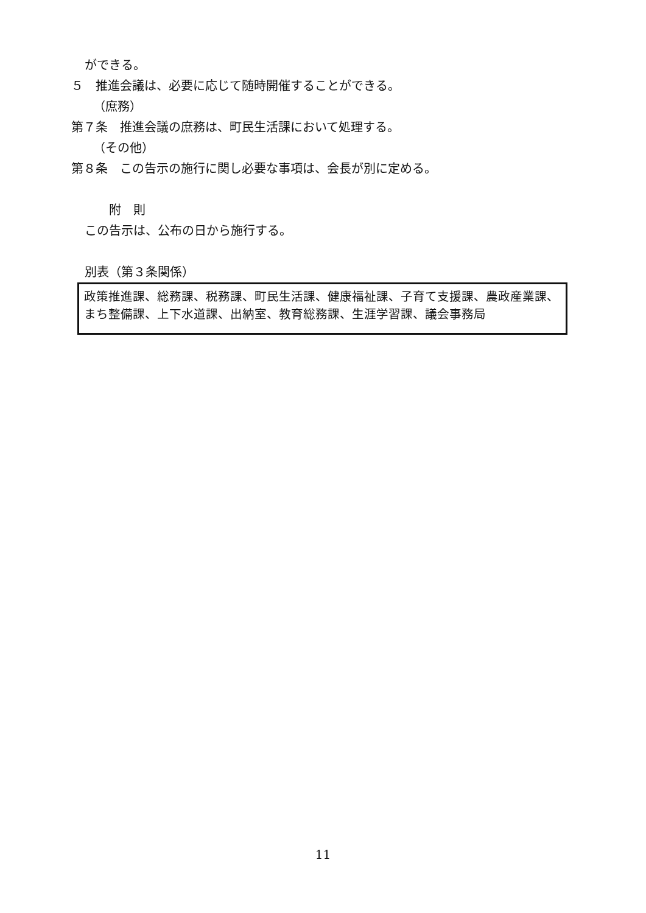ができる。
５　推進会議は、必要に応じて随時開催することができる。
（庶務）
第７条　推進会議の庶務は、町民生活課において処理する。
（その他）
第８条　この告示の施行に関し必要な事項は、会長が別に定める。
附　則
この告示は、公布の日から施行する。
別表（第３条関係）
政策推進課、総務課、税務課、町民生活課、健康福祉課、子育て支援課、農政産業課、まち整備課、上下水道課、出納室、教育総務課、生涯学習課、議会事務局
11